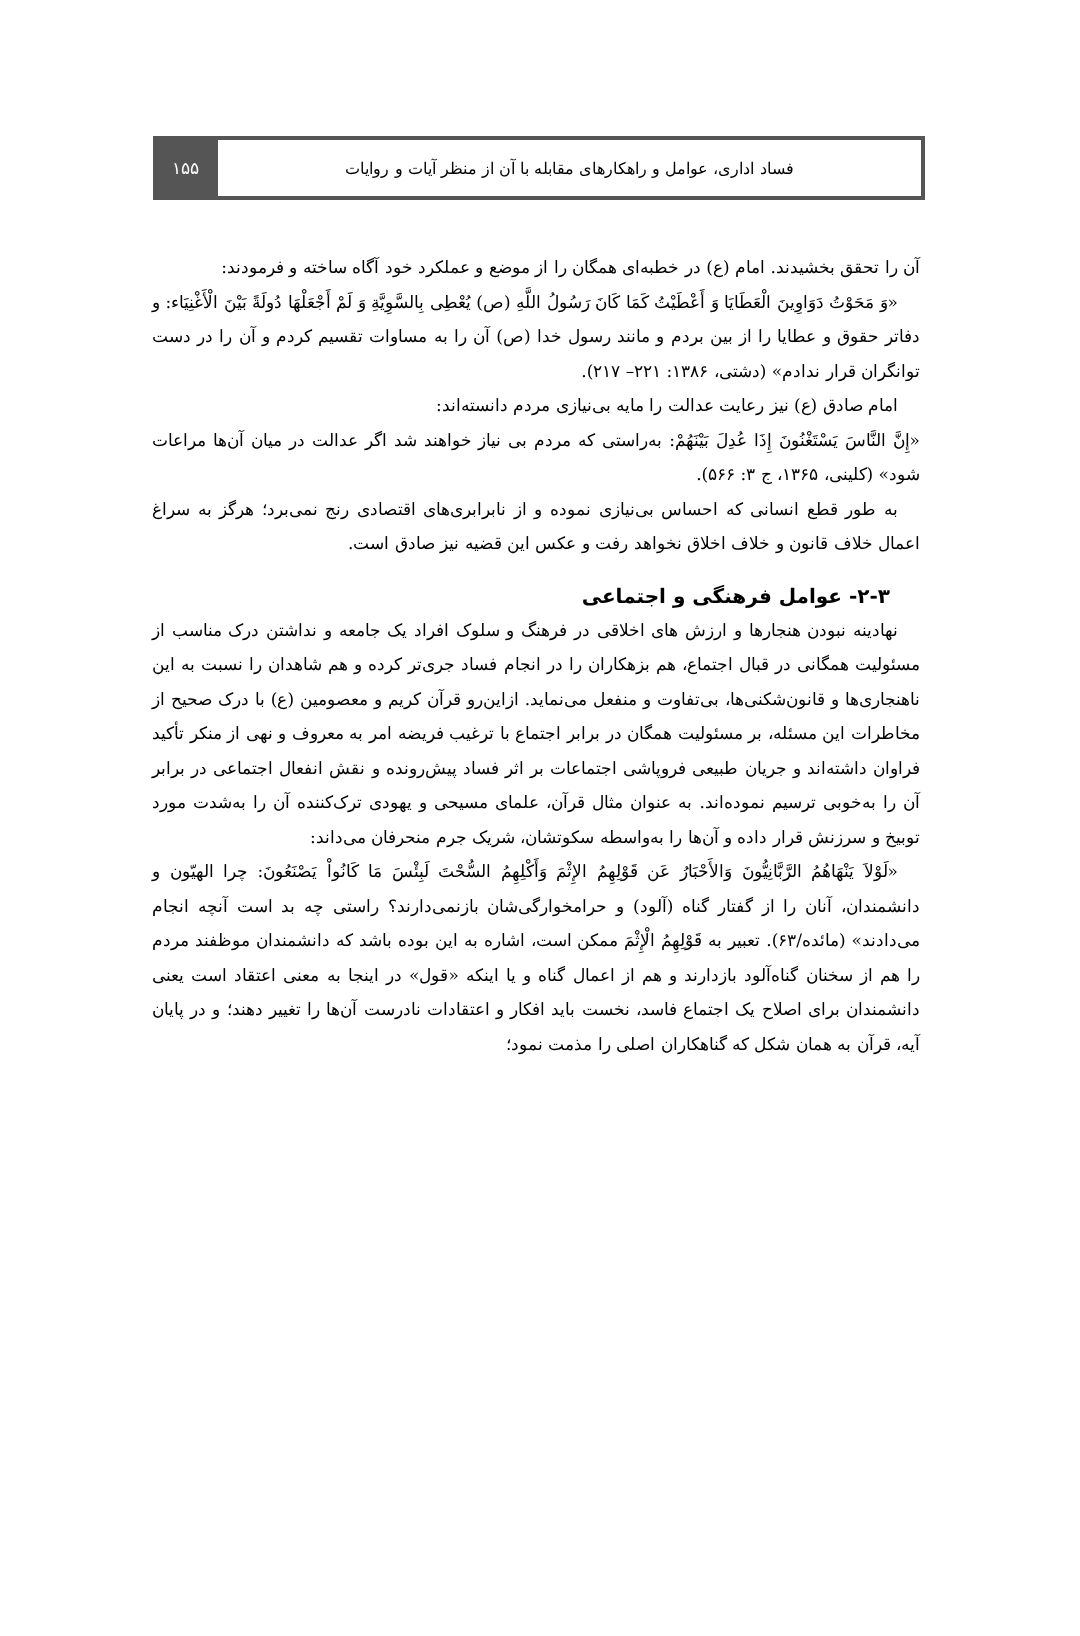۱۵۵ فساد اداری، عوامل و راهکارهای مقابله با آن از منظر آیات و روایات
آن را تحقق بخشیدند. امام (ع) در خطبه‌ای همگان را از موضع و عملکرد خود آگاه ساخته و فرمودند:
«وَ مَحَوْتُ دَوَاوِینَ الْعَطَایَا وَ أَعْطَیْتُ کَمَا کَانَ رَسُولُ اللَّهِ (ص) یُعْطِی بِالسَّوِیَّةِ وَ لَمْ أَجْعَلْهَا دُولَةً بَیْنَ الْأَغْنِیَاء: و دفاتر حقوق و عطایا را از بین بردم و مانند رسول خدا (ص) آن را به مساوات تقسیم کردم و آن را در دست توانگران قرار ندادم» (دشتی، ۱۳۸۶: ۲۲۱– ۲۱۷).
امام صادق (ع) نیز رعایت عدالت را مایه بی‌نیازی مردم دانسته‌اند:
«إِنَّ النَّاسَ یَسْتَغْنُونَ إِذَا عُدِلَ بَیْنَهُمْ: به‌راستی که مردم بی نیاز خواهند شد اگر عدالت در میان آن‌ها مراعات شود» (کلینی، ۱۳۶۵، ج ۳: ۵۶۶).
به طور قطع انسانی که احساس بی‌نیازی نموده و از نابرابری‌های اقتصادی رنج نمی‌برد؛ هرگز به سراغ اعمال خلاف قانون و خلاف اخلاق نخواهد رفت و عکس این قضیه نیز صادق است.
۲-۳- عوامل فرهنگی و اجتماعی
نهادینه نبودن هنجارها و ارزش های اخلاقی در فرهنگ و سلوک افراد یک جامعه و نداشتن درک مناسب از مسئولیت همگانی در قبال اجتماع، هم بزهکاران را در انجام فساد جری‌تر کرده و هم شاهدان را نسبت به این ناهنجاری‌ها و قانون‌شکنی‌ها، بی‌تفاوت و منفعل می‌نماید. ازاین‌رو قرآن کریم و معصومین (ع) با درک صحیح از مخاطرات این مسئله، بر مسئولیت همگان در برابر اجتماع با ترغیب فریضه امر به معروف و نهی از منکر تأکید فراوان داشته‌اند و جریان طبیعی فروپاشی اجتماعات بر اثر فساد پیش‌رونده و نقش انفعال اجتماعی در برابر آن را به‌خوبی ترسیم نموده‌اند. به عنوان مثال قرآن، علمای مسیحی و یهودی ترک‌کننده آن را به‌شدت مورد توبیخ و سرزنش قرار داده و آن‌ها را به‌واسطه سکوتشان، شریک جرم منحرفان می‌داند:
«لَوْلاَ یَنْهَاهُمُ الرَّبَّانِیُّونَ وَالأَحْبَارُ عَن قَوْلِهِمُ الإِثْمَ وَأَکْلِهِمُ السُّحْتَ لَبِئْسَ مَا کَانُواْ یَصْنَعُونَ: چرا الهیّون و دانشمندان، آنان را از گفتار گناه (آلود) و حرامخوارگی‌شان بازنمی‌دارند؟ راستی چه بد است آنچه انجام می‌دادند» (مائده/۶۳). تعبیر به قَوْلِهِمُ الْإِثْمَ ممکن است، اشاره به این بوده باشد که دانشمندان موظفند مردم را هم از سخنان گناه‌آلود بازدارند و هم از اعمال گناه و یا اینکه «قول» در اینجا به معنی اعتقاد است یعنی دانشمندان برای اصلاح یک اجتماع فاسد، نخست باید افکار و اعتقادات نادرست آن‌ها را تغییر دهند؛ و در پایان آیه، قرآن به همان شکل که گناهکاران اصلی را مذمت نمود؛